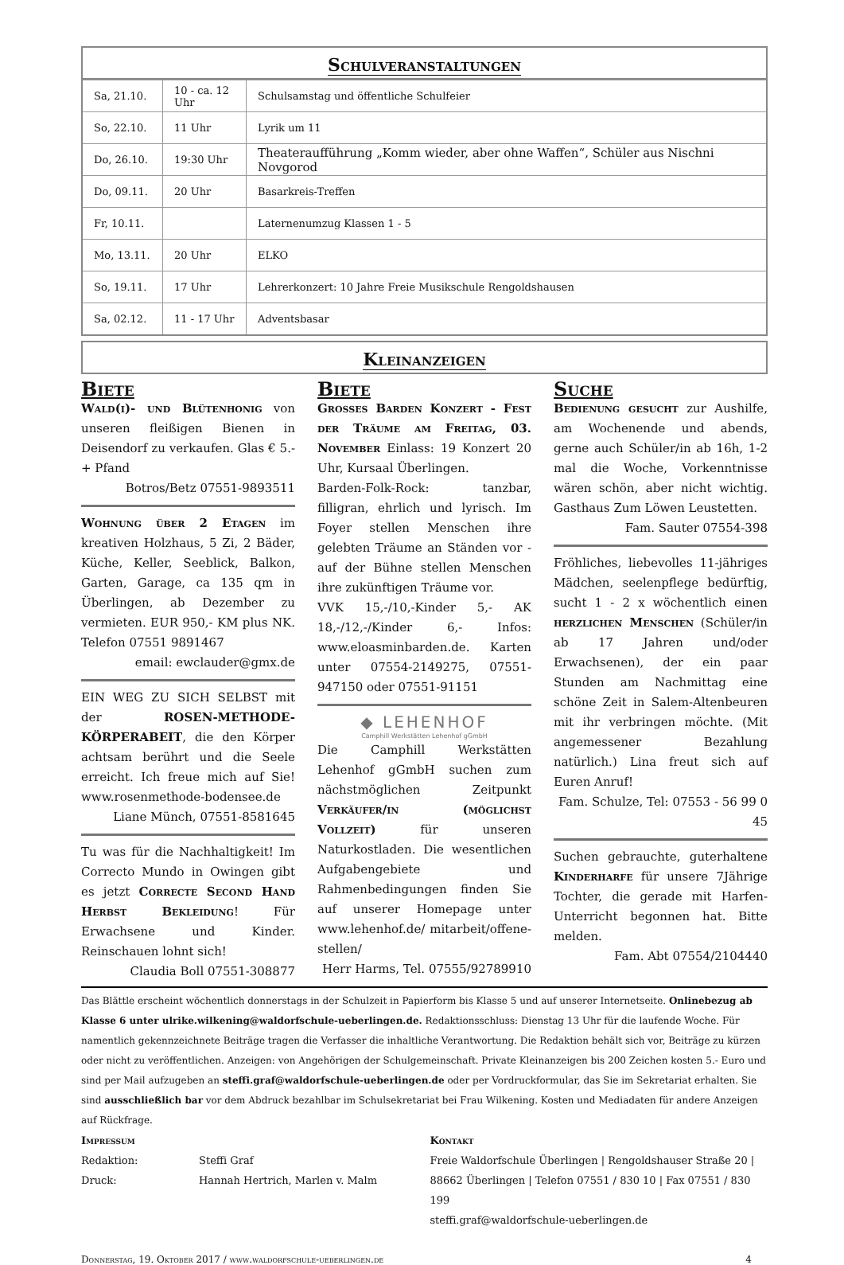Schulveranstaltungen
| Sa, 21.10. | 10 - ca. 12 Uhr | Schulsamstag und öffentliche Schulfeier |
| So, 22.10. | 11 Uhr | Lyrik um 11 |
| Do, 26.10. | 19:30 Uhr | Theateraufführung „Komm wieder, aber ohne Waffen“, Schüler aus Nischni Novgorod |
| Do, 09.11. | 20 Uhr | Basarkreis-Treffen |
| Fr, 10.11. | | Laternenumzug Klassen 1 - 5 |
| Mo, 13.11. | 20 Uhr | ELKO |
| So, 19.11. | 17 Uhr | Lehrerkonzert: 10 Jahre Freie Musikschule Rengoldshausen |
| Sa, 02.12. | 11 - 17 Uhr | Adventsbasar |
Kleinanzeigen
Biete
Wald(i)- und Blütenhonig von unseren fleißigen Bienen in Deisendorf zu verkaufen. Glas € 5.- + Pfand
Botros/Betz 07551-9893511
Wohnung über 2 Etagen im kreativen Holzhaus, 5 Zi, 2 Bäder, Küche, Keller, Seeblick, Balkon, Garten, Garage, ca 135 qm in Überlingen, ab Dezember zu vermieten. EUR 950,- KM plus NK. Telefon 07551 9891467
email: ewclauder@gmx.de
EIN WEG ZU SICH SELBST mit der ROSEN-METHODE-KÖRPERABEIT, die den Körper achtsam berührt und die Seele erreicht. Ich freue mich auf Sie! www.rosenmethode-bodensee.de
Liane Münch, 07551-8581645
Tu was für die Nachhaltigkeit! Im Correcto Mundo in Owingen gibt es jetzt Correcte Second Hand Herbst Bekleidung! Für Erwachsene und Kinder. Reinschauen lohnt sich!
Claudia Boll 07551-308877
Biete
Grosses Barden Konzert - Fest der Träume am Freitag, 03. November Einlass: 19 Konzert 20 Uhr, Kursaal Überlingen.
Barden-Folk-Rock: tanzbar, filligran, ehrlich und lyrisch. Im Foyer stellen Menschen ihre gelebten Träume an Ständen vor - auf der Bühne stellen Menschen ihre zukünftigen Träume vor.
VVK 15,-/10,-Kinder 5,- AK 18,-/12,-/Kinder 6,- Infos: www.eloasminbarden.de. Karten unter 07554-2149275, 07551-947150 oder 07551-91151
◆ LEHENHOF
Camphill Werkstätten Lehenhof gGmbH
Die Camphill Werkstätten Lehenhof gGmbH suchen zum nächstmöglichen Zeitpunkt Verkäufer/in (möglichst Vollzeit) für unseren Naturkostladen. Die wesentlichen Aufgabengebiete und Rahmenbedingungen finden Sie auf unserer Homepage unter www.lehenhof.de/ mitarbeit/offene-stellen/
Herr Harms, Tel. 07555/92789910
Suche
Bedienung gesucht zur Aushilfe, am Wochenende und abends, gerne auch Schüler/in ab 16h, 1-2 mal die Woche, Vorkenntnisse wären schön, aber nicht wichtig. Gasthaus Zum Löwen Leustetten.
Fam. Sauter 07554-398
Fröhliches, liebevolles 11-jähriges Mädchen, seelenpflege bedürftig, sucht 1 - 2 x wöchentlich einen herzlichen Menschen (Schüler/in ab 17 Jahren und/oder Erwachsenen), der ein paar Stunden am Nachmittag eine schöne Zeit in Salem-Altenbeuren mit ihr verbringen möchte. (Mit angemessener Bezahlung natürlich.) Lina freut sich auf Euren Anruf!
Fam. Schulze, Tel: 07553 - 56 99 0 45
Suchen gebrauchte, guterhaltene Kinderharfe für unsere 7Jährige Tochter, die gerade mit Harfen-Unterricht begonnen hat. Bitte melden.
Fam. Abt 07554/2104440
Das Blättle erscheint wöchentlich donnerstags in der Schulzeit in Papierform bis Klasse 5 und auf unserer Internetseite. Onlinebezug ab Klasse 6 unter ulrike.wilkening@waldorfschule-ueberlingen.de. Redaktionsschluss: Dienstag 13 Uhr für die laufende Woche. Für namentlich gekennzeichnete Beiträge tragen die Verfasser die inhaltliche Verantwortung. Die Redaktion behält sich vor, Beiträge zu kürzen oder nicht zu veröffentlichen. Anzeigen: von Angehörigen der Schulgemeinschaft. Private Kleinanzeigen bis 200 Zeichen kosten 5.- Euro und sind per Mail aufzugeben an steffi.graf@waldorfschule-ueberlingen.de oder per Vordruckformular, das Sie im Sekretariat erhalten. Sie sind ausschließlich bar vor dem Abdruck bezahlbar im Schulsekretariat bei Frau Wilkening. Kosten und Mediadaten für andere Anzeigen auf Rückfrage.
Impressum
Redaktion: Steffi Graf
Druck: Hannah Hertrich, Marlen v. Malm
Kontakt
Freie Waldorfschule Überlingen | Rengoldshauser Straße 20 |
88662 Überlingen | Telefon 07551 / 830 10 | Fax 07551 / 830 199
steffi.graf@waldorfschule-ueberlingen.de
Donnerstag, 19. Oktober 2017 / www.waldorfschule-ueberlingen.de 4